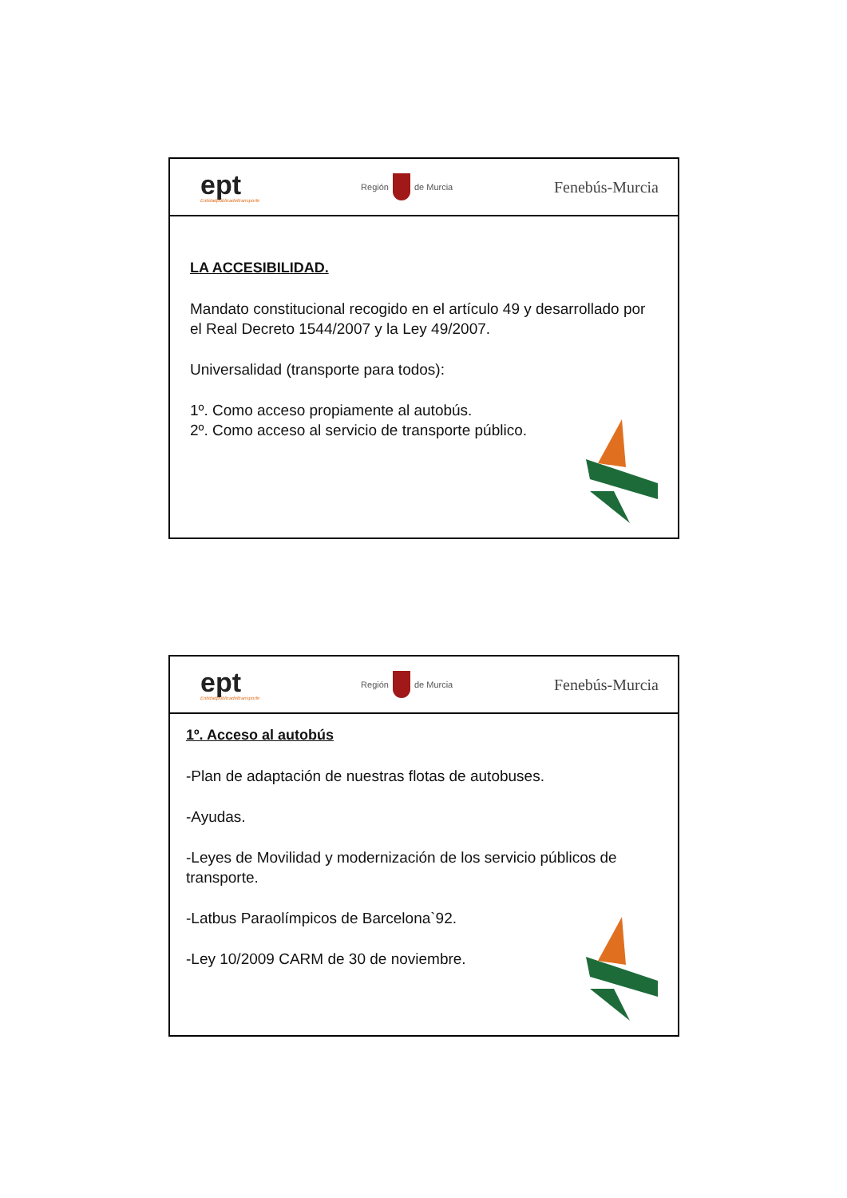ept
Entidadpúblicadeltransporte
Región
de Murcia
Fenebús-Murcia
LA ACCESIBILIDAD.
Mandato constitucional recogido en el artículo 49 y desarrollado por el Real Decreto 1544/2007 y la Ley 49/2007.
Universalidad (transporte para todos):
1º. Como acceso propiamente al autobús.
2º. Como acceso al servicio de transporte público.
ept
Entidadpúblicadeltransporte
Región
de Murcia
Fenebús-Murcia
1º. Acceso al autobús
-Plan de adaptación de nuestras flotas de autobuses.
-Ayudas.
-Leyes de Movilidad y modernización de los servicio públicos de transporte.
-Latbus Paraolímpicos de Barcelona`92.
-Ley 10/2009 CARM de 30 de noviembre.